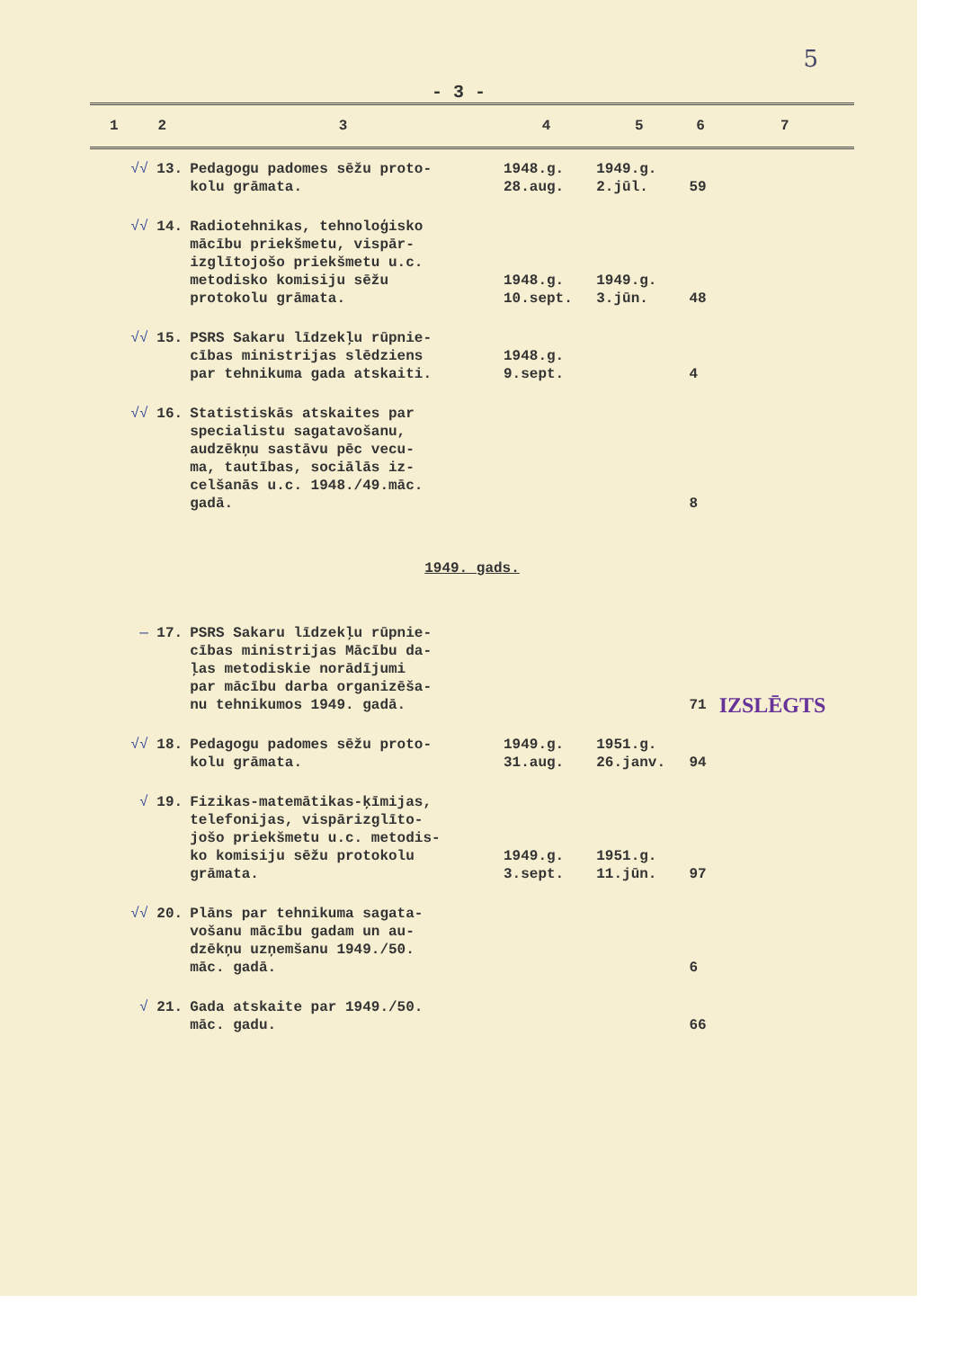5
- 3 -
| 1 | 2 | 3 | 4 | 5 | 6 | 7 |
| --- | --- | --- | --- | --- | --- | --- |
| √√ 13. | | Pedagogu padomes sēžu proto- kolu grāmata. | 1948.g. 28.aug. | 1949.g. 2.jūl. | 59 | |
| √√ 14. | | Radiotehnikas, tehnoloģisko mācību priekšmetu, vispār- izglītojošo priekšmetu u.c. metodisko komisiju sēžu protokolu grāmata. | 1948.g. 10.sept. | 1949.g. 3.jūn. | 48 | |
| √√ 15. | | PSRS Sakaru līdzekļu rūpnie- cības ministrijas slēdziens par tehnikuma gada atskaiti. | 1948.g. 9.sept. | | 4 | |
| √√ 16. | | Statistiskās atskaites par specialistu sagatavošanu, audzēkņu sastāvu pēc vecu- ma, tautības, sociālās iz- celšanās u.c. 1948./49.māc. gadā. | | | 8 | |
| 1949. gads. | | | | | | |
| — 17. | | PSRS Sakaru līdzekļu rūpnie- cības ministrijas Mācību da- ļas metodiskie norādījumi par mācību darba organizēša- nu tehnikumos 1949. gadā. | | | 71 | IZSLĒGTS |
| √√ 18. | | Pedagogu padomes sēžu proto- kolu grāmata. | 1949.g. 31.aug. | 1951.g. 26.janv. | 94 | |
| √ 19. | | Fizikas-matemātikas-ķīmijas, telefonijas, vispārizglīto- jošo priekšmetu u.c. metodis- ko komisiju sēžu protokolu grāmata. | 1949.g. 3.sept. | 1951.g. 11.jūn. | 97 | |
| √√ 20. | | Plāns par tehnikuma sagata- vošanu mācību gadam un au- dzēkņu uzņemšanu 1949./50. māc. gadā. | | | 6 | |
| √ 21. | | Gada atskaite par 1949./50. māc. gadu. | | | 66 | |